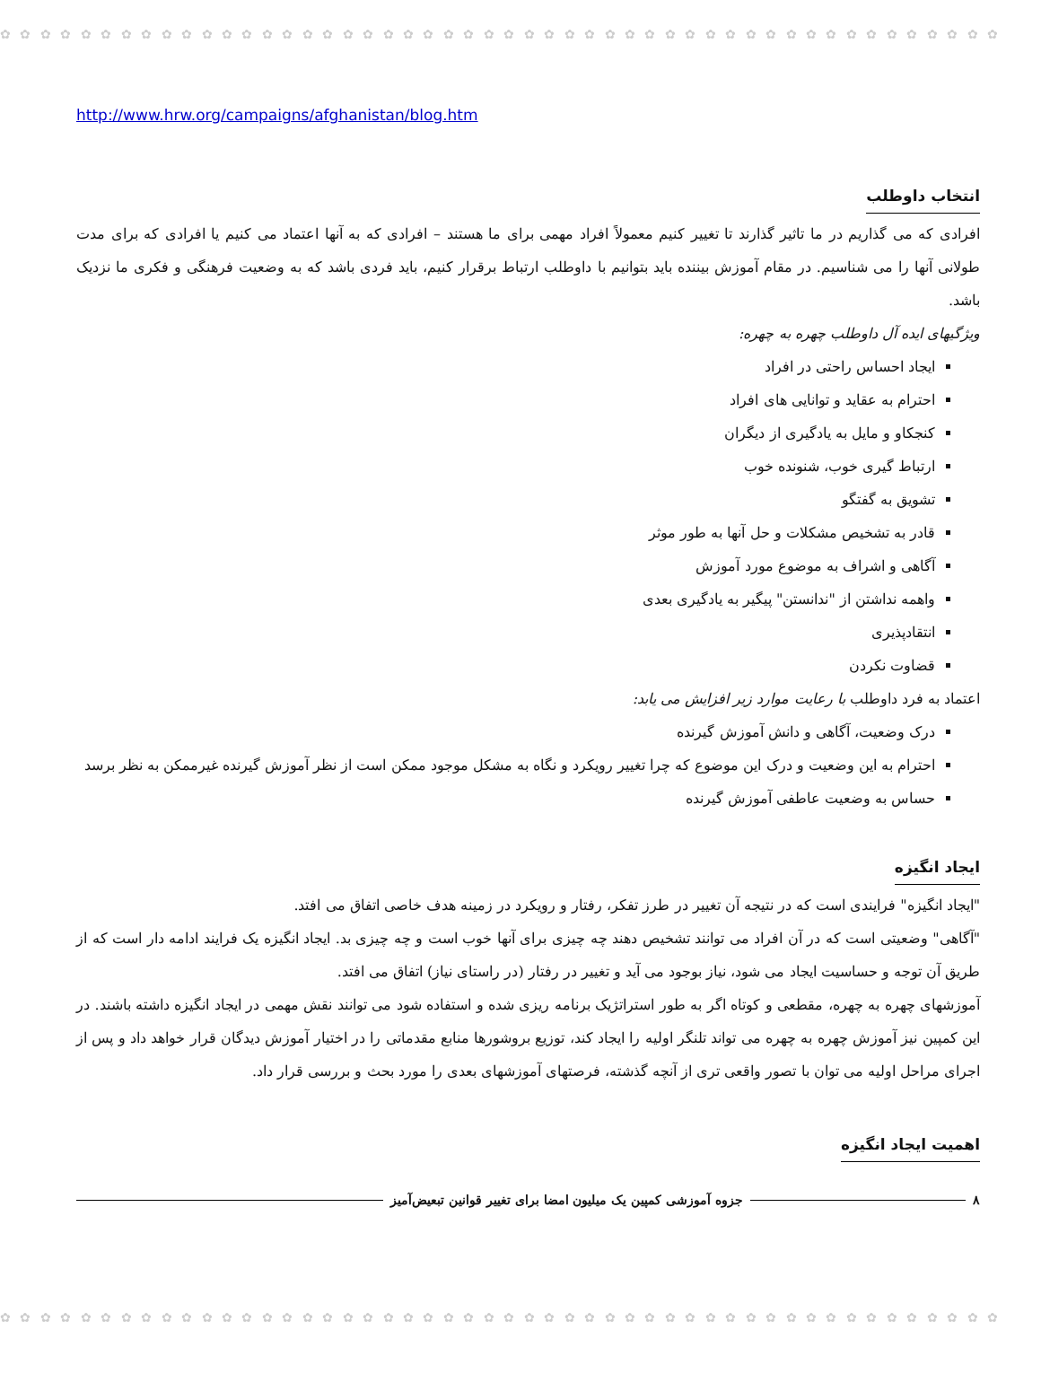✿ ✿ ✿ ✿ ✿ ✿ ✿ ✿ ✿ ✿ ✿ ✿ ✿ ✿ ✿ ✿ ✿ ✿ ✿ ✿ ✿ ✿ ✿ ✿ ✿ ✿ ✿ ✿ ✿ ✿ ✿ ✿ ✿ ✿ ✿ ✿ ✿ ✿ ✿ ✿ ✿ ✿ ✿ ✿ ✿ ✿ ✿ ✿ ✿ ✿
http://www.hrw.org/campaigns/afghanistan/blog.htm
انتخاب داوطلب
افرادی که می گذاریم در ما تاثیر گذارند تا تغییر کنیم معمولاً افراد مهمی برای ما هستند – افرادی که به آنها اعتماد می کنیم یا افرادی که برای مدت طولانی آنها را می شناسیم. در مقام آموزش بیننده باید بتوانیم با داوطلب ارتباط برقرار کنیم، باید فردی باشد که به وضعیت فرهنگی و فکری ما نزدیک باشد.
ویژگیهای ایده آل داوطلب چهره به چهره:
ایجاد احساس راحتی در افراد
احترام به عقاید و توانایی های افراد
کنجکاو و مایل به یادگیری از دیگران
ارتباط گیری خوب، شنونده خوب
تشویق به گفتگو
قادر به تشخیص مشکلات و حل آنها به طور موثر
آگاهی و اشراف به موضوع مورد آموزش
واهمه نداشتن از "ندانستن" پیگیر به یادگیری بعدی
انتقادپذیری
قضاوت نکردن
اعتماد به فرد داوطلب با رعایت موارد زیر افزایش می یابد:
درک وضعیت، آگاهی و دانش آموزش گیرنده
احترام به این وضعیت و درک این موضوع که چرا تغییر رویکرد و نگاه به مشکل موجود ممکن است از نظر آموزش گیرنده غیرممکن به نظر برسد
حساس به وضعیت عاطفی آموزش گیرنده
ایجاد انگیزه
"ایجاد انگیزه" فرایندی است که در نتیجه آن تغییر در طرز تفکر، رفتار و رویکرد در زمینه هدف خاصی اتفاق می افتد.
"آگاهی" وضعیتی است که در آن افراد می توانند تشخیص دهند چه چیزی برای آنها خوب است و چه چیزی بد. ایجاد انگیزه یک فرایند ادامه دار است که از طریق آن توجه و حساسیت ایجاد می شود، نیاز بوجود می آید و تغییر در رفتار (در راستای نیاز) اتفاق می افتد.
آموزشهای چهره به چهره، مقطعی و کوتاه اگر به طور استراتژیک برنامه ریزی شده و استفاده شود می توانند نقش مهمی در ایجاد انگیزه داشته باشند. در این کمپین نیز آموزش چهره به چهره می تواند تلنگر اولیه را ایجاد کند، توزیع بروشورها منابع مقدماتی را در اختیار آموزش دیدگان قرار خواهد داد و پس از اجرای مراحل اولیه می توان با تصور واقعی تری از آنچه گذشته، فرصتهای آموزشهای بعدی را مورد بحث و بررسی قرار داد.
اهمیت ایجاد انگیزه
٨ جزوه آموزشی کمپین یک میلیون امضا برای تغییر قوانین تبعیض‌آمیز
✿ ✿ ✿ ✿ ✿ ✿ ✿ ✿ ✿ ✿ ✿ ✿ ✿ ✿ ✿ ✿ ✿ ✿ ✿ ✿ ✿ ✿ ✿ ✿ ✿ ✿ ✿ ✿ ✿ ✿ ✿ ✿ ✿ ✿ ✿ ✿ ✿ ✿ ✿ ✿ ✿ ✿ ✿ ✿ ✿ ✿ ✿ ✿ ✿ ✿